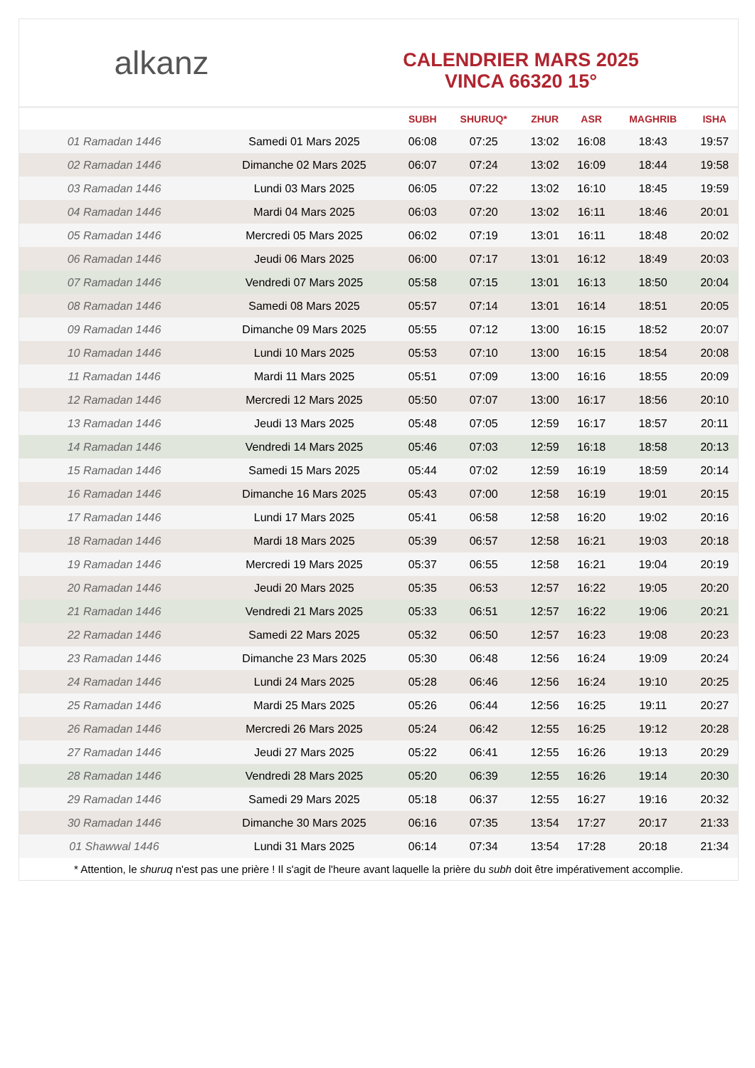alkanz
CALENDRIER MARS 2025
VINCA 66320 15°
| | | SUBH | SHURUQ* | ZHUR | ASR | MAGHRIB | ISHA |
| --- | --- | --- | --- | --- | --- | --- | --- |
| 01 Ramadan 1446 | Samedi 01 Mars 2025 | 06:08 | 07:25 | 13:02 | 16:08 | 18:43 | 19:57 |
| 02 Ramadan 1446 | Dimanche 02 Mars 2025 | 06:07 | 07:24 | 13:02 | 16:09 | 18:44 | 19:58 |
| 03 Ramadan 1446 | Lundi 03 Mars 2025 | 06:05 | 07:22 | 13:02 | 16:10 | 18:45 | 19:59 |
| 04 Ramadan 1446 | Mardi 04 Mars 2025 | 06:03 | 07:20 | 13:02 | 16:11 | 18:46 | 20:01 |
| 05 Ramadan 1446 | Mercredi 05 Mars 2025 | 06:02 | 07:19 | 13:01 | 16:11 | 18:48 | 20:02 |
| 06 Ramadan 1446 | Jeudi 06 Mars 2025 | 06:00 | 07:17 | 13:01 | 16:12 | 18:49 | 20:03 |
| 07 Ramadan 1446 | Vendredi 07 Mars 2025 | 05:58 | 07:15 | 13:01 | 16:13 | 18:50 | 20:04 |
| 08 Ramadan 1446 | Samedi 08 Mars 2025 | 05:57 | 07:14 | 13:01 | 16:14 | 18:51 | 20:05 |
| 09 Ramadan 1446 | Dimanche 09 Mars 2025 | 05:55 | 07:12 | 13:00 | 16:15 | 18:52 | 20:07 |
| 10 Ramadan 1446 | Lundi 10 Mars 2025 | 05:53 | 07:10 | 13:00 | 16:15 | 18:54 | 20:08 |
| 11 Ramadan 1446 | Mardi 11 Mars 2025 | 05:51 | 07:09 | 13:00 | 16:16 | 18:55 | 20:09 |
| 12 Ramadan 1446 | Mercredi 12 Mars 2025 | 05:50 | 07:07 | 13:00 | 16:17 | 18:56 | 20:10 |
| 13 Ramadan 1446 | Jeudi 13 Mars 2025 | 05:48 | 07:05 | 12:59 | 16:17 | 18:57 | 20:11 |
| 14 Ramadan 1446 | Vendredi 14 Mars 2025 | 05:46 | 07:03 | 12:59 | 16:18 | 18:58 | 20:13 |
| 15 Ramadan 1446 | Samedi 15 Mars 2025 | 05:44 | 07:02 | 12:59 | 16:19 | 18:59 | 20:14 |
| 16 Ramadan 1446 | Dimanche 16 Mars 2025 | 05:43 | 07:00 | 12:58 | 16:19 | 19:01 | 20:15 |
| 17 Ramadan 1446 | Lundi 17 Mars 2025 | 05:41 | 06:58 | 12:58 | 16:20 | 19:02 | 20:16 |
| 18 Ramadan 1446 | Mardi 18 Mars 2025 | 05:39 | 06:57 | 12:58 | 16:21 | 19:03 | 20:18 |
| 19 Ramadan 1446 | Mercredi 19 Mars 2025 | 05:37 | 06:55 | 12:58 | 16:21 | 19:04 | 20:19 |
| 20 Ramadan 1446 | Jeudi 20 Mars 2025 | 05:35 | 06:53 | 12:57 | 16:22 | 19:05 | 20:20 |
| 21 Ramadan 1446 | Vendredi 21 Mars 2025 | 05:33 | 06:51 | 12:57 | 16:22 | 19:06 | 20:21 |
| 22 Ramadan 1446 | Samedi 22 Mars 2025 | 05:32 | 06:50 | 12:57 | 16:23 | 19:08 | 20:23 |
| 23 Ramadan 1446 | Dimanche 23 Mars 2025 | 05:30 | 06:48 | 12:56 | 16:24 | 19:09 | 20:24 |
| 24 Ramadan 1446 | Lundi 24 Mars 2025 | 05:28 | 06:46 | 12:56 | 16:24 | 19:10 | 20:25 |
| 25 Ramadan 1446 | Mardi 25 Mars 2025 | 05:26 | 06:44 | 12:56 | 16:25 | 19:11 | 20:27 |
| 26 Ramadan 1446 | Mercredi 26 Mars 2025 | 05:24 | 06:42 | 12:55 | 16:25 | 19:12 | 20:28 |
| 27 Ramadan 1446 | Jeudi 27 Mars 2025 | 05:22 | 06:41 | 12:55 | 16:26 | 19:13 | 20:29 |
| 28 Ramadan 1446 | Vendredi 28 Mars 2025 | 05:20 | 06:39 | 12:55 | 16:26 | 19:14 | 20:30 |
| 29 Ramadan 1446 | Samedi 29 Mars 2025 | 05:18 | 06:37 | 12:55 | 16:27 | 19:16 | 20:32 |
| 30 Ramadan 1446 | Dimanche 30 Mars 2025 | 06:16 | 07:35 | 13:54 | 17:27 | 20:17 | 21:33 |
| 01 Shawwal 1446 | Lundi 31 Mars 2025 | 06:14 | 07:34 | 13:54 | 17:28 | 20:18 | 21:34 |
* Attention, le shuruq n'est pas une prière ! Il s'agit de l'heure avant laquelle la prière du subh doit être impérativement accomplie.